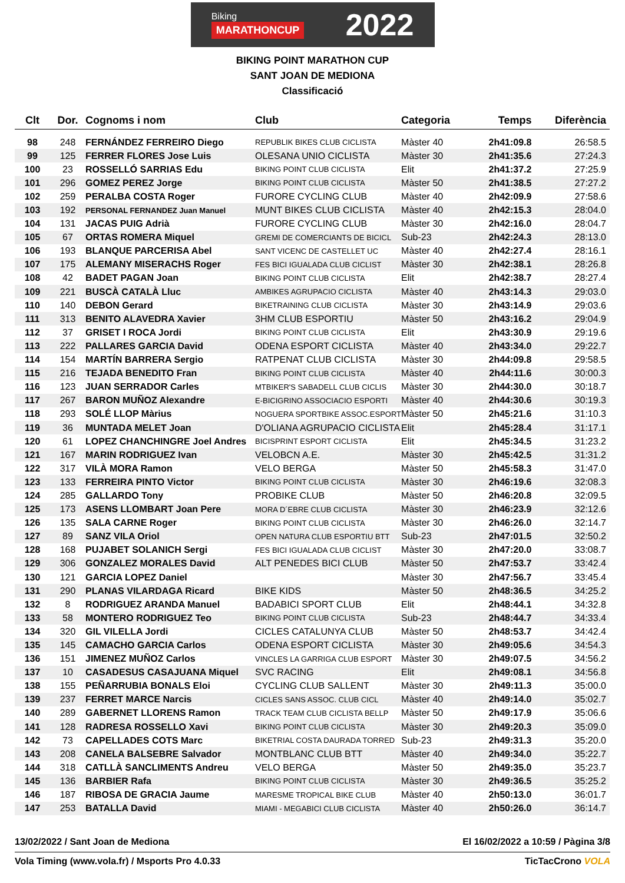Biking
MARATHONCUP
2022
BIKING POINT MARATHON CUP
SANT JOAN DE MEDIONA
Classificació
| Clt | Dor. | Cognoms i nom | Club | Categoria | Temps | Diferència |
| --- | --- | --- | --- | --- | --- | --- |
| 98 | 248 | FERNÁNDEZ FERREIRO Diego | REPUBLIK BIKES CLUB CICLISTA | Màster 40 | 2h41:09.8 | 26:58.5 |
| 99 | 125 | FERRER FLORES Jose Luis | OLESANA UNIO CICLISTA | Màster 30 | 2h41:35.6 | 27:24.3 |
| 100 | 23 | ROSSELLÓ SARRIAS Edu | BIKING POINT CLUB CICLISTA | Elit | 2h41:37.2 | 27:25.9 |
| 101 | 296 | GOMEZ PEREZ Jorge | BIKING POINT CLUB CICLISTA | Màster 50 | 2h41:38.5 | 27:27.2 |
| 102 | 259 | PERALBA COSTA Roger | FURORE CYCLING CLUB | Màster 40 | 2h42:09.9 | 27:58.6 |
| 103 | 192 | PERSONAL FERNANDEZ Juan Manuel | MUNT BIKES CLUB CICLISTA | Màster 40 | 2h42:15.3 | 28:04.0 |
| 104 | 131 | JACAS PUIG Adrià | FURORE CYCLING CLUB | Màster 30 | 2h42:16.0 | 28:04.7 |
| 105 | 67 | ORTAS ROMERA Miquel | GREMI DE COMERCIANTS DE BICICL | Sub-23 | 2h42:24.3 | 28:13.0 |
| 106 | 193 | BLANQUE PARCERISA Abel | SANT VICENC DE CASTELLET UC | Màster 40 | 2h42:27.4 | 28:16.1 |
| 107 | 175 | ALEMANY MISERACHS Roger | FES BICI IGUALADA CLUB CICLIST | Màster 30 | 2h42:38.1 | 28:26.8 |
| 108 | 42 | BADET PAGAN Joan | BIKING POINT CLUB CICLISTA | Elit | 2h42:38.7 | 28:27.4 |
| 109 | 221 | BUSCÀ CATALÀ Lluc | AMBIKES AGRUPACIO CICLISTA | Màster 40 | 2h43:14.3 | 29:03.0 |
| 110 | 140 | DEBON Gerard | BIKETRAINING CLUB CICLISTA | Màster 30 | 2h43:14.9 | 29:03.6 |
| 111 | 313 | BENITO ALAVEDRA Xavier | 3HM CLUB ESPORTIU | Màster 50 | 2h43:16.2 | 29:04.9 |
| 112 | 37 | GRISET I ROCA Jordi | BIKING POINT CLUB CICLISTA | Elit | 2h43:30.9 | 29:19.6 |
| 113 | 222 | PALLARES GARCIA David | ODENA ESPORT CICLISTA | Màster 40 | 2h43:34.0 | 29:22.7 |
| 114 | 154 | MARTÍN BARRERA Sergio | RATPENAT CLUB CICLISTA | Màster 30 | 2h44:09.8 | 29:58.5 |
| 115 | 216 | TEJADA BENEDITO Fran | BIKING POINT CLUB CICLISTA | Màster 40 | 2h44:11.6 | 30:00.3 |
| 116 | 123 | JUAN SERRADOR Carles | MTBIKER'S SABADELL CLUB CICLIS | Màster 30 | 2h44:30.0 | 30:18.7 |
| 117 | 267 | BARON MUÑOZ Alexandre | E-BICIGRINO ASSOCIACIO ESPORTI | Màster 40 | 2h44:30.6 | 30:19.3 |
| 118 | 293 | SOLÉ LLOP Màrius | NOGUERA SPORTBIKE ASSOC.ESPORT | Màster 50 | 2h45:21.6 | 31:10.3 |
| 119 | 36 | MUNTADA MELET Joan | D'OLIANA AGRUPACIO CICLISTA | Elit | 2h45:28.4 | 31:17.1 |
| 120 | 61 | LOPEZ CHANCHINGRE Joel Andres | BICISPRINT ESPORT CICLISTA | Elit | 2h45:34.5 | 31:23.2 |
| 121 | 167 | MARIN RODRIGUEZ Ivan | VELOBCN A.E. | Màster 30 | 2h45:42.5 | 31:31.2 |
| 122 | 317 | VILÀ MORA Ramon | VELO BERGA | Màster 50 | 2h45:58.3 | 31:47.0 |
| 123 | 133 | FERREIRA PINTO Victor | BIKING POINT CLUB CICLISTA | Màster 30 | 2h46:19.6 | 32:08.3 |
| 124 | 285 | GALLARDO Tony | PROBIKE CLUB | Màster 50 | 2h46:20.8 | 32:09.5 |
| 125 | 173 | ASENS LLOMBART Joan Pere | MORA D´EBRE CLUB CICLISTA | Màster 30 | 2h46:23.9 | 32:12.6 |
| 126 | 135 | SALA CARNE Roger | BIKING POINT CLUB CICLISTA | Màster 30 | 2h46:26.0 | 32:14.7 |
| 127 | 89 | SANZ VILA Oriol | OPEN NATURA CLUB ESPORTIU BTT | Sub-23 | 2h47:01.5 | 32:50.2 |
| 128 | 168 | PUJABET SOLANICH Sergi | FES BICI IGUALADA CLUB CICLIST | Màster 30 | 2h47:20.0 | 33:08.7 |
| 129 | 306 | GONZALEZ MORALES David | ALT PENEDES BICI CLUB | Màster 50 | 2h47:53.7 | 33:42.4 |
| 130 | 121 | GARCIA LOPEZ Daniel | | Màster 30 | 2h47:56.7 | 33:45.4 |
| 131 | 290 | PLANAS VILARDAGA Ricard | BIKE KIDS | Màster 50 | 2h48:36.5 | 34:25.2 |
| 132 | 8 | RODRIGUEZ ARANDA Manuel | BADABICI SPORT CLUB | Elit | 2h48:44.1 | 34:32.8 |
| 133 | 58 | MONTERO RODRIGUEZ Teo | BIKING POINT CLUB CICLISTA | Sub-23 | 2h48:44.7 | 34:33.4 |
| 134 | 320 | GIL VILELLA Jordi | CICLES CATALUNYA CLUB | Màster 50 | 2h48:53.7 | 34:42.4 |
| 135 | 145 | CAMACHO GARCIA Carlos | ODENA ESPORT CICLISTA | Màster 30 | 2h49:05.6 | 34:54.3 |
| 136 | 151 | JIMENEZ MUÑOZ Carlos | VINCLES LA GARRIGA CLUB ESPORT | Màster 30 | 2h49:07.5 | 34:56.2 |
| 137 | 10 | CASADESUS CASAJUANA Miquel | SVC RACING | Elit | 2h49:08.1 | 34:56.8 |
| 138 | 155 | PEÑARRUBIA BONALS Eloi | CYCLING CLUB SALLENT | Màster 30 | 2h49:11.3 | 35:00.0 |
| 139 | 237 | FERRET MARCE Narcis | CICLES SANS ASSOC. CLUB CICL | Màster 40 | 2h49:14.0 | 35:02.7 |
| 140 | 289 | GABERNET LLORENS Ramon | TRACK TEAM CLUB CICLISTA BELLP | Màster 50 | 2h49:17.9 | 35:06.6 |
| 141 | 128 | RADRESA ROSSELLO Xavi | BIKING POINT CLUB CICLISTA | Màster 30 | 2h49:20.3 | 35:09.0 |
| 142 | 73 | CAPELLADES COTS Marc | BIKETRIAL COSTA DAURADA TORRED | Sub-23 | 2h49:31.3 | 35:20.0 |
| 143 | 208 | CANELA BALSEBRE Salvador | MONTBLANC CLUB BTT | Màster 40 | 2h49:34.0 | 35:22.7 |
| 144 | 318 | CATLLÀ SANCLIMENTS Andreu | VELO BERGA | Màster 50 | 2h49:35.0 | 35:23.7 |
| 145 | 136 | BARBIER Rafa | BIKING POINT CLUB CICLISTA | Màster 30 | 2h49:36.5 | 35:25.2 |
| 146 | 187 | RIBOSA DE GRACIA Jaume | MARESME TROPICAL BIKE CLUB | Màster 40 | 2h50:13.0 | 36:01.7 |
| 147 | 253 | BATALLA David | MIAMI - MEGABICI CLUB CICLISTA | Màster 40 | 2h50:26.0 | 36:14.7 |
13/02/2022 / Sant Joan de Mediona El 16/02/2022 a 10:59 / Pàgina 3/8
Vola Timing (www.vola.fr) / Msports Pro 4.0.33 TicTacCrono VOLA